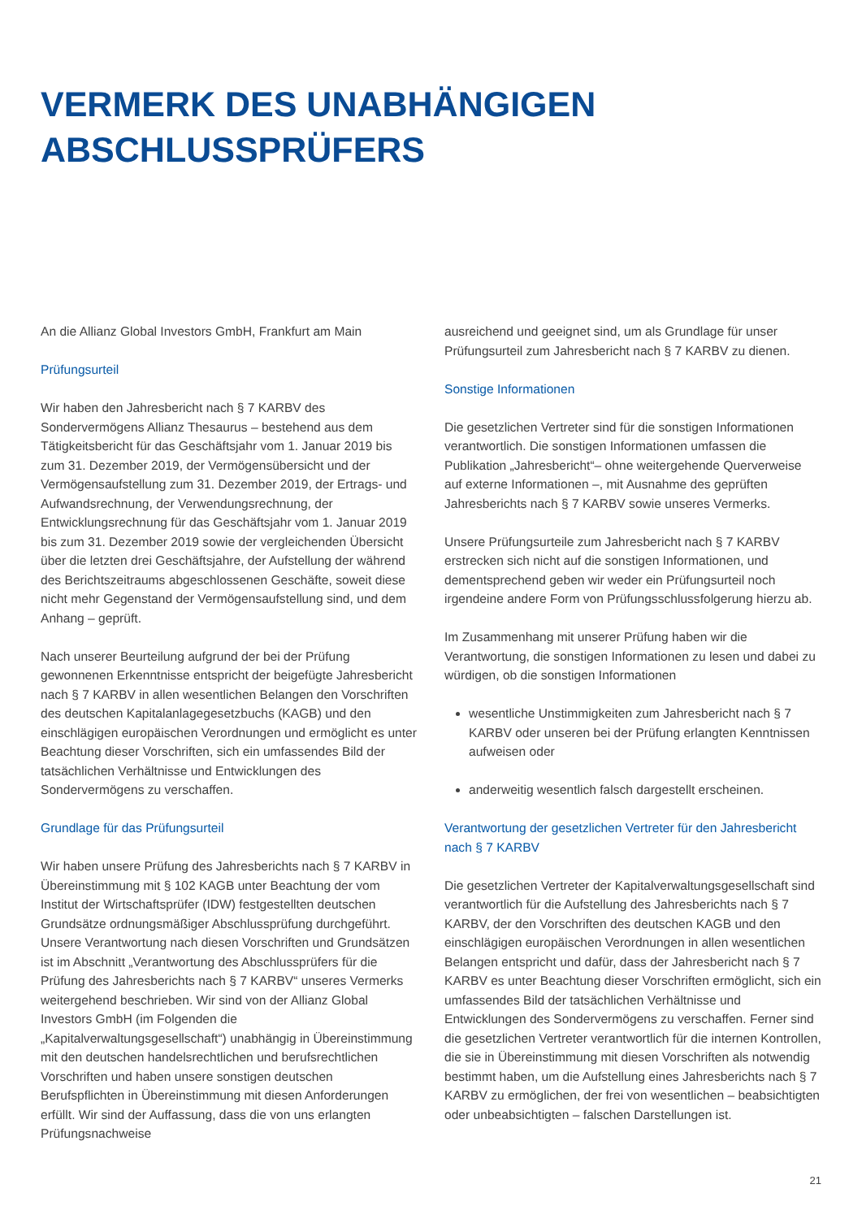VERMERK DES UNABHÄNGIGEN
ABSCHLUSSPRÜFERS
An die Allianz Global Investors GmbH, Frankfurt am Main
Prüfungsurteil
Wir haben den Jahresbericht nach § 7 KARBV des Sondervermögens Allianz Thesaurus – bestehend aus dem Tätigkeitsbericht für das Geschäftsjahr vom 1. Januar 2019 bis zum 31. Dezember 2019, der Vermögensübersicht und der Vermögensaufstellung zum 31. Dezember 2019, der Ertrags- und Aufwandsrechnung, der Verwendungsrechnung, der Entwicklungsrechnung für das Geschäftsjahr vom 1. Januar 2019 bis zum 31. Dezember 2019 sowie der vergleichenden Übersicht über die letzten drei Geschäftsjahre, der Aufstellung der während des Berichtszeitraums abgeschlossenen Geschäfte, soweit diese nicht mehr Gegenstand der Vermögensaufstellung sind, und dem Anhang – geprüft.
Nach unserer Beurteilung aufgrund der bei der Prüfung gewonnenen Erkenntnisse entspricht der beigefügte Jahresbericht nach § 7 KARBV in allen wesentlichen Belangen den Vorschriften des deutschen Kapitalanlagegesetzbuchs (KAGB) und den einschlägigen europäischen Verordnungen und ermöglicht es unter Beachtung dieser Vorschriften, sich ein umfassendes Bild der tatsächlichen Verhältnisse und Entwicklungen des Sondervermögens zu verschaffen.
Grundlage für das Prüfungsurteil
Wir haben unsere Prüfung des Jahresberichts nach § 7 KARBV in Übereinstimmung mit § 102 KAGB unter Beachtung der vom Institut der Wirtschaftsprüfer (IDW) festgestellten deutschen Grundsätze ordnungsmäßiger Abschlussprüfung durchgeführt. Unsere Verantwortung nach diesen Vorschriften und Grundsätzen ist im Abschnitt „Verantwortung des Abschlussprüfers für die Prüfung des Jahresberichts nach § 7 KARBV“ unseres Vermerks weitergehend beschrieben. Wir sind von der Allianz Global Investors GmbH (im Folgenden die „Kapitalverwaltungsgesellschaft“) unabhängig in Übereinstimmung mit den deutschen handelsrechtlichen und berufsrechtlichen Vorschriften und haben unsere sonstigen deutschen Berufspflichten in Übereinstimmung mit diesen Anforderungen erfüllt. Wir sind der Auffassung, dass die von uns erlangten Prüfungsnachweise
ausreichend und geeignet sind, um als Grundlage für unser Prüfungsurteil zum Jahresbericht nach § 7 KARBV zu dienen.
Sonstige Informationen
Die gesetzlichen Vertreter sind für die sonstigen Informationen verantwortlich. Die sonstigen Informationen umfassen die Publikation „Jahresbericht“– ohne weitergehende Querverweise auf externe Informationen –, mit Ausnahme des geprüften Jahresberichts nach § 7 KARBV sowie unseres Vermerks.
Unsere Prüfungsurteile zum Jahresbericht nach § 7 KARBV erstrecken sich nicht auf die sonstigen Informationen, und dementsprechend geben wir weder ein Prüfungsurteil noch irgendeine andere Form von Prüfungsschlussfolgerung hierzu ab.
Im Zusammenhang mit unserer Prüfung haben wir die Verantwortung, die sonstigen Informationen zu lesen und dabei zu würdigen, ob die sonstigen Informationen
wesentliche Unstimmigkeiten zum Jahresbericht nach § 7 KARBV oder unseren bei der Prüfung erlangten Kenntnissen aufweisen oder
anderweitig wesentlich falsch dargestellt erscheinen.
Verantwortung der gesetzlichen Vertreter für den Jahresbericht nach § 7 KARBV
Die gesetzlichen Vertreter der Kapitalverwaltungsgesellschaft sind verantwortlich für die Aufstellung des Jahresberichts nach § 7 KARBV, der den Vorschriften des deutschen KAGB und den einschlägigen europäischen Verordnungen in allen wesentlichen Belangen entspricht und dafür, dass der Jahresbericht nach § 7 KARBV es unter Beachtung dieser Vorschriften ermöglicht, sich ein umfassendes Bild der tatsächlichen Verhältnisse und Entwicklungen des Sondervermögens zu verschaffen. Ferner sind die gesetzlichen Vertreter verantwortlich für die internen Kontrollen, die sie in Übereinstimmung mit diesen Vorschriften als notwendig bestimmt haben, um die Aufstellung eines Jahresberichts nach § 7 KARBV zu ermöglichen, der frei von wesentlichen – beabsichtigten oder unbeabsichtigten – falschen Darstellungen ist.
21